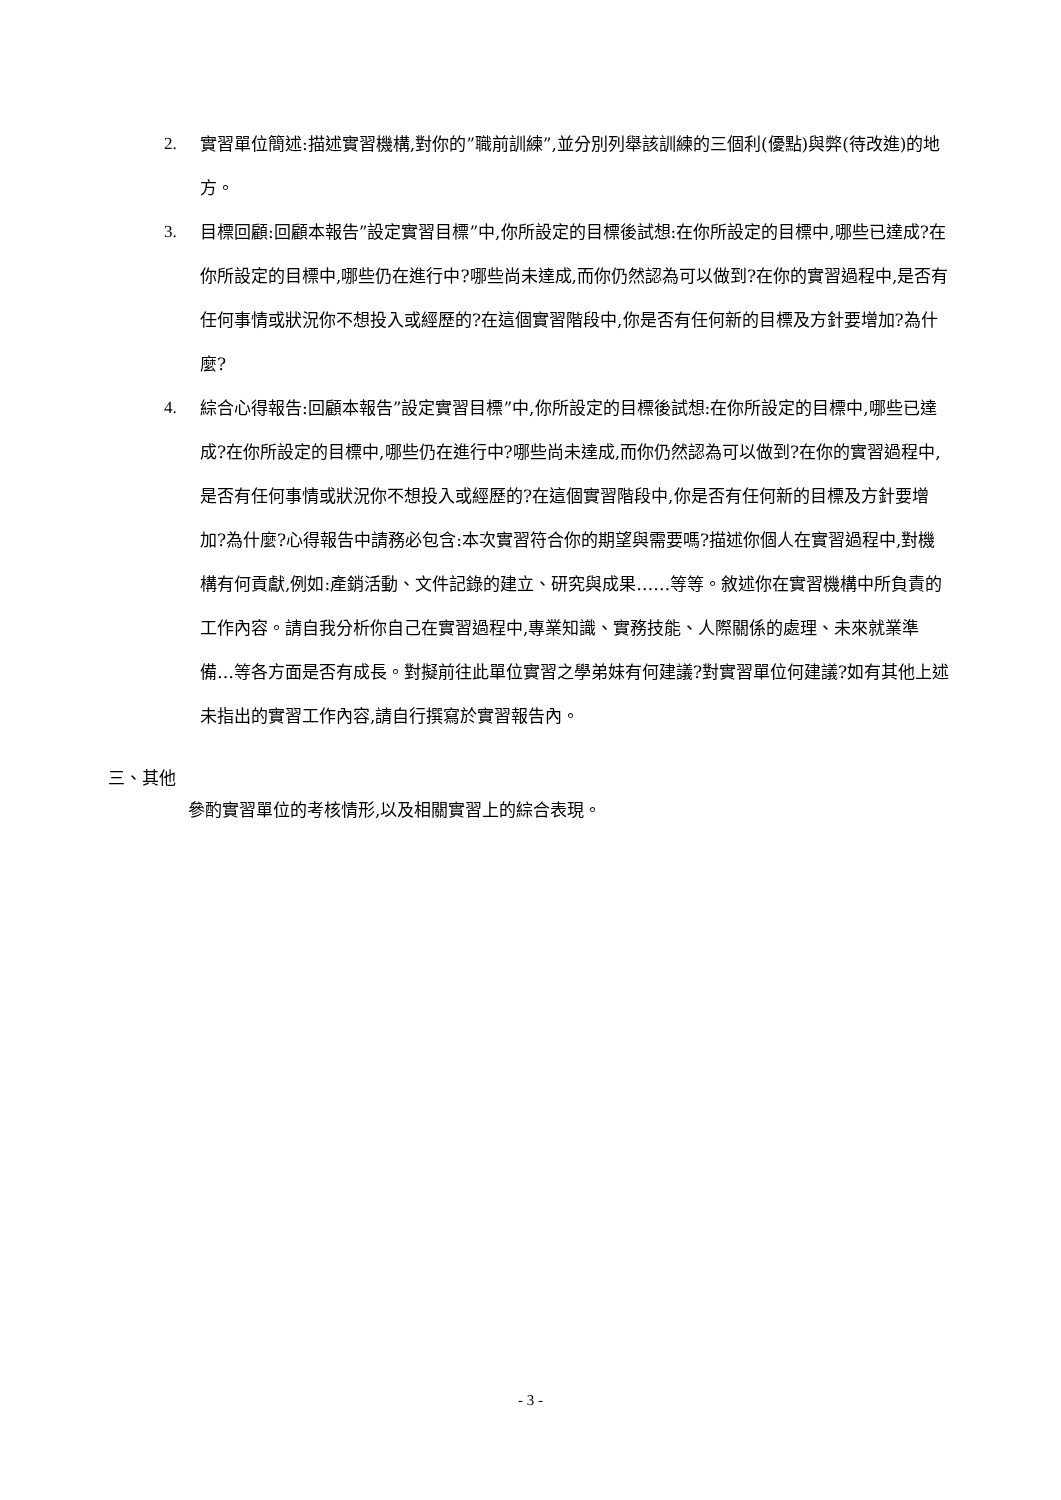2. 實習單位簡述:描述實習機構,對你的”職前訓練”,並分別列舉該訓練的三個利(優點)與弊(待改進)的地方。
3. 目標回顧:回顧本報告”設定實習目標”中,你所設定的目標後試想:在你所設定的目標中,哪些已達成?在你所設定的目標中,哪些仍在進行中?哪些尚未達成,而你仍然認為可以做到?在你的實習過程中,是否有任何事情或狀況你不想投入或經歷的?在這個實習階段中,你是否有任何新的目標及方針要增加?為什麼?
4. 綜合心得報告:回顧本報告”設定實習目標”中,你所設定的目標後試想:在你所設定的目標中,哪些已達成?在你所設定的目標中,哪些仍在進行中?哪些尚未達成,而你仍然認為可以做到?在你的實習過程中,是否有任何事情或狀況你不想投入或經歷的?在這個實習階段中,你是否有任何新的目標及方針要增加?為什麼?心得報告中請務必包含:本次實習符合你的期望與需要嗎?描述你個人在實習過程中,對機構有何貢獻,例如:產銷活動、文件記錄的建立、研究與成果……等等。敘述你在實習機構中所負責的工作內容。請自我分析你自己在實習過程中,專業知識、實務技能、人際關係的處理、未來就業準備…等各方面是否有成長。對擬前往此單位實習之學弟妹有何建議?對實習單位何建議?如有其他上述未指出的實習工作內容,請自行撰寫於實習報告內。
三、其他
參酌實習單位的考核情形,以及相關實習上的綜合表現。
- 3 -